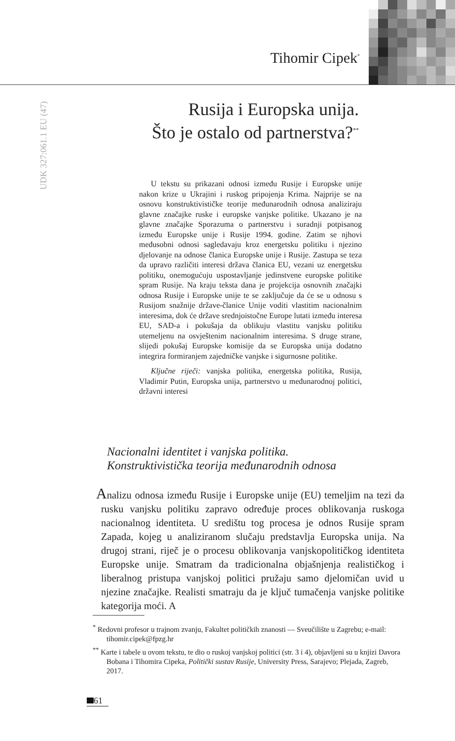Tihomir Cipek<sup>*</sup>
UDK 327:061.1 EU (47)
Rusija i Europska unija.
Što je ostalo od partnerstva?<sup>**</sup>
U tekstu su prikazani odnosi između Rusije i Europske unije nakon krize u Ukrajini i ruskog pripojenja Krima. Najprije se na osnovu konstruktivističke teorije međunarodnih odnosa analiziraju glavne značajke ruske i europske vanjske politike. Ukazano je na glavne značajke Sporazuma o partnerstvu i suradnji potpisanog između Europske unije i Rusije 1994. godine. Zatim se njhovi međusobni odnosi sagledavaju kroz energetsku politiku i njezino djelovanje na odnose članica Europske unije i Rusije. Zastupa se teza da upravo različiti interesi država članica EU, vezani uz energetsku politiku, onemogućuju uspostavljanje jedinstvene europske politike spram Rusije. Na kraju teksta dana je projekcija osnovnih značajki odnosa Rusije i Europske unije te se zaključuje da će se u odnosu s Rusijom snažnije države-članice Unije voditi vlastitim nacionalnim interesima, dok će države srednjoistočne Europe lutati između interesa EU, SAD-a i pokušaja da oblikuju vlastitu vanjsku politiku utemeljenu na osvještenim nacionalnim interesima. S druge strane, slijedi pokušaj Europske komisije da se Europska unija dodatno integrira formiranjem zajedničke vanjske i sigurnosne politike.
Ključne riječi: vanjska politika, energetska politika, Rusija, Vladimir Putin, Europska unija, partnerstvo u međunarodnoj politici, državni interesi
Nacionalni identitet i vanjska politika.
Konstruktivistička teorija međunarodnih odnosa
Analizu odnosa između Rusije i Europske unije (EU) temeljim na tezi da rusku vanjsku politiku zapravo određuje proces oblikovanja ruskoga nacionalnog identiteta. U središtu tog procesa je odnos Rusije spram Zapada, kojeg u analiziranom slučaju predstavlja Europska unija. Na drugoj strani, riječ je o procesu oblikovanja vanjskopolitičkog identiteta Europske unije. Smatram da tradicionalna objašnjenja realističkog i liberalnog pristupa vanjskoj politici pružaju samo djelomičan uvid u njezine značajke. Realisti smatraju da je ključ tumačenja vanjske politike kategorija moći. A
<sup>*</sup> Redovni profesor u trajnom zvanju, Fakultet političkih znanosti — Sveučilište u Zagrebu; e-mail: tihomir.cipek@fpzg.hr
<sup>**</sup> Karte i tabele u ovom tekstu, te dio o ruskoj vanjskoj politici (str. 3 i 4), objavljeni su u knjizi Davora Bobana i Tihomira Cipeka, Politički sustav Rusije, University Press, Sarajevo; Plejada, Zagreb, 2017.
61